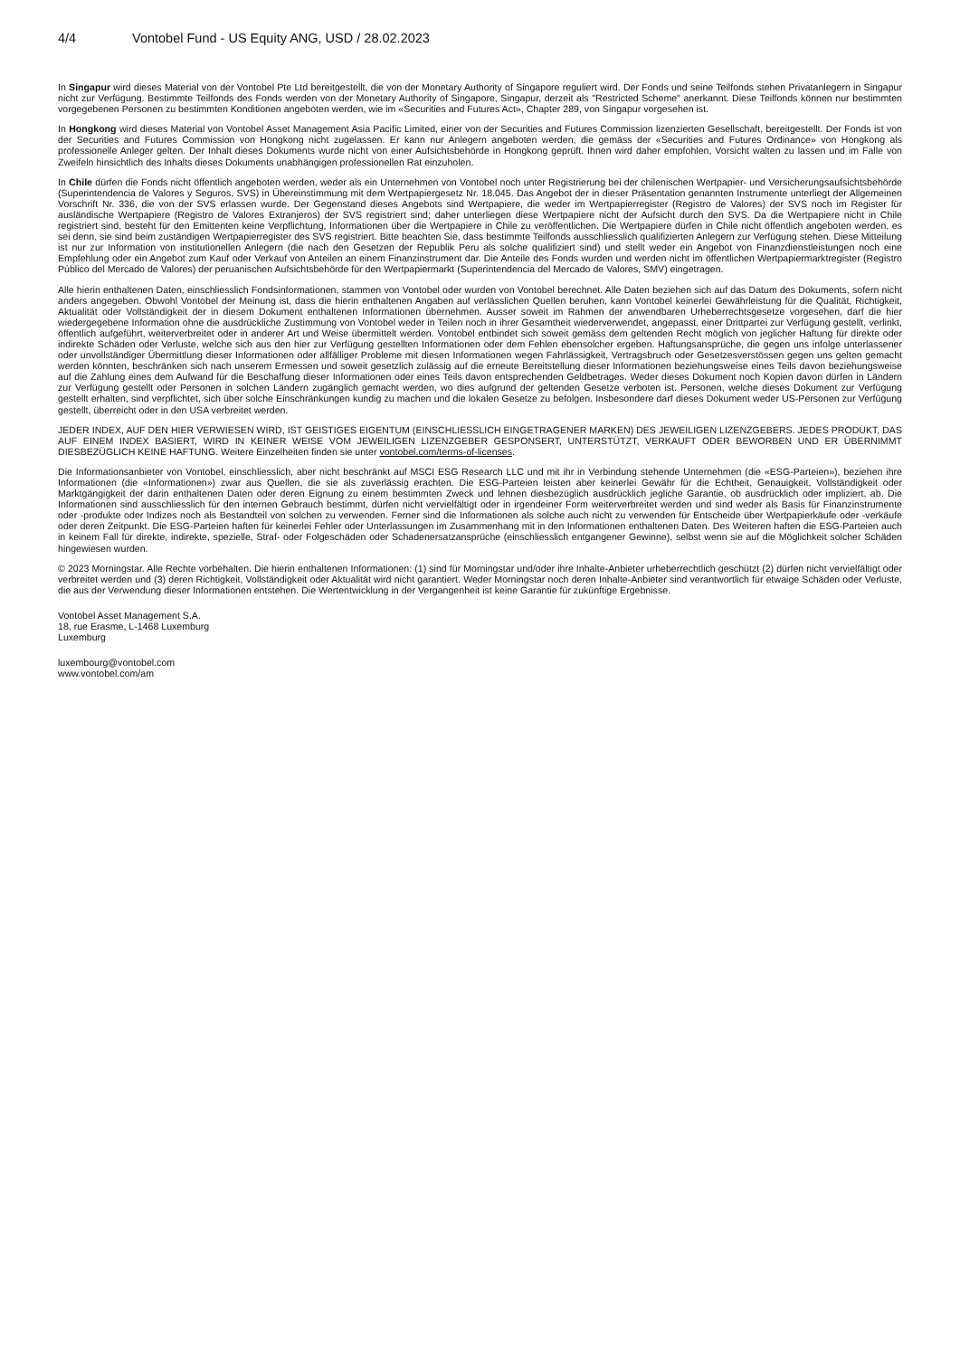4/4 Vontobel Fund - US Equity ANG, USD / 28.02.2023
In Singapur wird dieses Material von der Vontobel Pte Ltd bereitgestellt, die von der Monetary Authority of Singapore reguliert wird. Der Fonds und seine Teilfonds stehen Privatanlegern in Singapur nicht zur Verfügung. Bestimmte Teilfonds des Fonds werden von der Monetary Authority of Singapore, Singapur, derzeit als "Restricted Scheme" anerkannt. Diese Teilfonds können nur bestimmten vorgegebenen Personen zu bestimmten Konditionen angeboten werden, wie im «Securities and Futures Act», Chapter 289, von Singapur vorgesehen ist.
In Hongkong wird dieses Material von Vontobel Asset Management Asia Pacific Limited, einer von der Securities and Futures Commission lizenzierten Gesellschaft, bereitgestellt. Der Fonds ist von der Securities and Futures Commission von Hongkong nicht zugelassen. Er kann nur Anlegern angeboten werden, die gemäss der «Securities and Futures Ordinance» von Hongkong als professionelle Anleger gelten. Der Inhalt dieses Dokuments wurde nicht von einer Aufsichtsbehörde in Hongkong geprüft. Ihnen wird daher empfohlen, Vorsicht walten zu lassen und im Falle von Zweifeln hinsichtlich des Inhalts dieses Dokuments unabhängigen professionellen Rat einzuholen.
In Chile dürfen die Fonds nicht öffentlich angeboten werden, weder als ein Unternehmen von Vontobel noch unter Registrierung bei der chilenischen Wertpapier- und Versicherungsaufsichtsbehörde (Superintendencia de Valores y Seguros, SVS) in Übereinstimmung mit dem Wertpapiergesetz Nr. 18.045. Das Angebot der in dieser Präsentation genannten Instrumente unterliegt der Allgemeinen Vorschrift Nr. 336, die von der SVS erlassen wurde. Der Gegenstand dieses Angebots sind Wertpapiere, die weder im Wertpapierregister (Registro de Valores) der SVS noch im Register für ausländische Wertpapiere (Registro de Valores Extranjeros) der SVS registriert sind; daher unterliegen diese Wertpapiere nicht der Aufsicht durch den SVS. Da die Wertpapiere nicht in Chile registriert sind, besteht für den Emittenten keine Verpflichtung, Informationen über die Wertpapiere in Chile zu veröffentlichen. Die Wertpapiere dürfen in Chile nicht öffentlich angeboten werden, es sei denn, sie sind beim zuständigen Wertpapierregister des SVS registriert. Bitte beachten Sie, dass bestimmte Teilfonds ausschliesslich qualifizierten Anlegern zur Verfügung stehen. Diese Mitteilung ist nur zur Information von institutionellen Anlegern (die nach den Gesetzen der Republik Peru als solche qualifiziert sind) und stellt weder ein Angebot von Finanzdienstleistungen noch eine Empfehlung oder ein Angebot zum Kauf oder Verkauf von Anteilen an einem Finanzinstrument dar. Die Anteile des Fonds wurden und werden nicht im öffentlichen Wertpapiermarktregister (Registro Público del Mercado de Valores) der peruanischen Aufsichtsbehörde für den Wertpapiermarkt (Superintendencia del Mercado de Valores, SMV) eingetragen.
Alle hierin enthaltenen Daten, einschliesslich Fondsinformationen, stammen von Vontobel oder wurden von Vontobel berechnet. Alle Daten beziehen sich auf das Datum des Dokuments, sofern nicht anders angegeben. Obwohl Vontobel der Meinung ist, dass die hierin enthaltenen Angaben auf verlässlichen Quellen beruhen, kann Vontobel keinerlei Gewährleistung für die Qualität, Richtigkeit, Aktualität oder Vollständigkeit der in diesem Dokument enthaltenen Informationen übernehmen. Ausser soweit im Rahmen der anwendbaren Urheberrechtsgesetze vorgesehen, darf die hier wiedergegebene Information ohne die ausdrückliche Zustimmung von Vontobel weder in Teilen noch in ihrer Gesamtheit wiederverwendet, angepasst, einer Drittpartei zur Verfügung gestellt, verlinkt, öffentlich aufgeführt, weiterverbreitet oder in anderer Art und Weise übermittelt werden. Vontobel entbindet sich soweit gemäss dem geltenden Recht möglich von jeglicher Haftung für direkte oder indirekte Schäden oder Verluste, welche sich aus den hier zur Verfügung gestellten Informationen oder dem Fehlen ebensolcher ergeben. Haftungsansprüche, die gegen uns infolge unterlassener oder unvollständiger Übermittlung dieser Informationen oder allfälliger Probleme mit diesen Informationen wegen Fahrlässigkeit, Vertragsbruch oder Gesetzesverstössen gegen uns gelten gemacht werden könnten, beschränken sich nach unserem Ermessen und soweit gesetzlich zulässig auf die erneute Bereitstellung dieser Informationen beziehungsweise eines Teils davon beziehungsweise auf die Zahlung eines dem Aufwand für die Beschaffung dieser Informationen oder eines Teils davon entsprechenden Geldbetrages. Weder dieses Dokument noch Kopien davon dürfen in Ländern zur Verfügung gestellt oder Personen in solchen Ländern zugänglich gemacht werden, wo dies aufgrund der geltenden Gesetze verboten ist. Personen, welche dieses Dokument zur Verfügung gestellt erhalten, sind verpflichtet, sich über solche Einschränkungen kundig zu machen und die lokalen Gesetze zu befolgen. Insbesondere darf dieses Dokument weder US-Personen zur Verfügung gestellt, überreicht oder in den USA verbreitet werden.
JEDER INDEX, AUF DEN HIER VERWIESEN WIRD, IST GEISTIGES EIGENTUM (EINSCHLIESSLICH EINGETRAGENER MARKEN) DES JEWEILIGEN LIZENZGEBERS. JEDES PRODUKT, DAS AUF EINEM INDEX BASIERT, WIRD IN KEINER WEISE VOM JEWEILIGEN LIZENZGEBER GESPONSERT, UNTERSTÜTZT, VERKAUFT ODER BEWORBEN UND ER ÜBERNIMMT DIESBEZÜGLICH KEINE HAFTUNG. Weitere Einzelheiten finden sie unter vontobel.com/terms-of-licenses.
Die Informationsanbieter von Vontobel, einschliesslich, aber nicht beschränkt auf MSCI ESG Research LLC und mit ihr in Verbindung stehende Unternehmen (die «ESG-Parteien»), beziehen ihre Informationen (die «Informationen») zwar aus Quellen, die sie als zuverlässig erachten. Die ESG-Parteien leisten aber keinerlei Gewähr für die Echtheit, Genauigkeit, Vollständigkeit oder Marktgängigkeit der darin enthaltenen Daten oder deren Eignung zu einem bestimmten Zweck und lehnen diesbezüglich ausdrücklich jegliche Garantie, ob ausdrücklich oder impliziert, ab. Die Informationen sind ausschliesslich für den internen Gebrauch bestimmt, dürfen nicht vervielfältigt oder in irgendeiner Form weiterverbreitet werden und sind weder als Basis für Finanzinstrumente oder -produkte oder Indizes noch als Bestandteil von solchen zu verwenden. Ferner sind die Informationen als solche auch nicht zu verwenden für Entscheide über Wertpapierkäufe oder -verkäufe oder deren Zeitpunkt. Die ESG-Parteien haften für keinerlei Fehler oder Unterlassungen im Zusammenhang mit in den Informationen enthaltenen Daten. Des Weiteren haften die ESG-Parteien auch in keinem Fall für direkte, indirekte, spezielle, Straf- oder Folgeschäden oder Schadenersatzansprüche (einschliesslich entgangener Gewinne), selbst wenn sie auf die Möglichkeit solcher Schäden hingewiesen wurden.
© 2023 Morningstar. Alle Rechte vorbehalten. Die hierin enthaltenen Informationen: (1) sind für Morningstar und/oder ihre Inhalte-Anbieter urheberrechtlich geschützt (2) dürfen nicht vervielfältigt oder verbreitet werden und (3) deren Richtigkeit, Vollständigkeit oder Aktualität wird nicht garantiert. Weder Morningstar noch deren Inhalte-Anbieter sind verantwortlich für etwaige Schäden oder Verluste, die aus der Verwendung dieser Informationen entstehen. Die Wertentwicklung in der Vergangenheit ist keine Garantie für zukünftige Ergebnisse.
Vontobel Asset Management S.A.
18, rue Erasme, L-1468 Luxemburg
Luxemburg
luxembourg@vontobel.com
www.vontobel.com/am